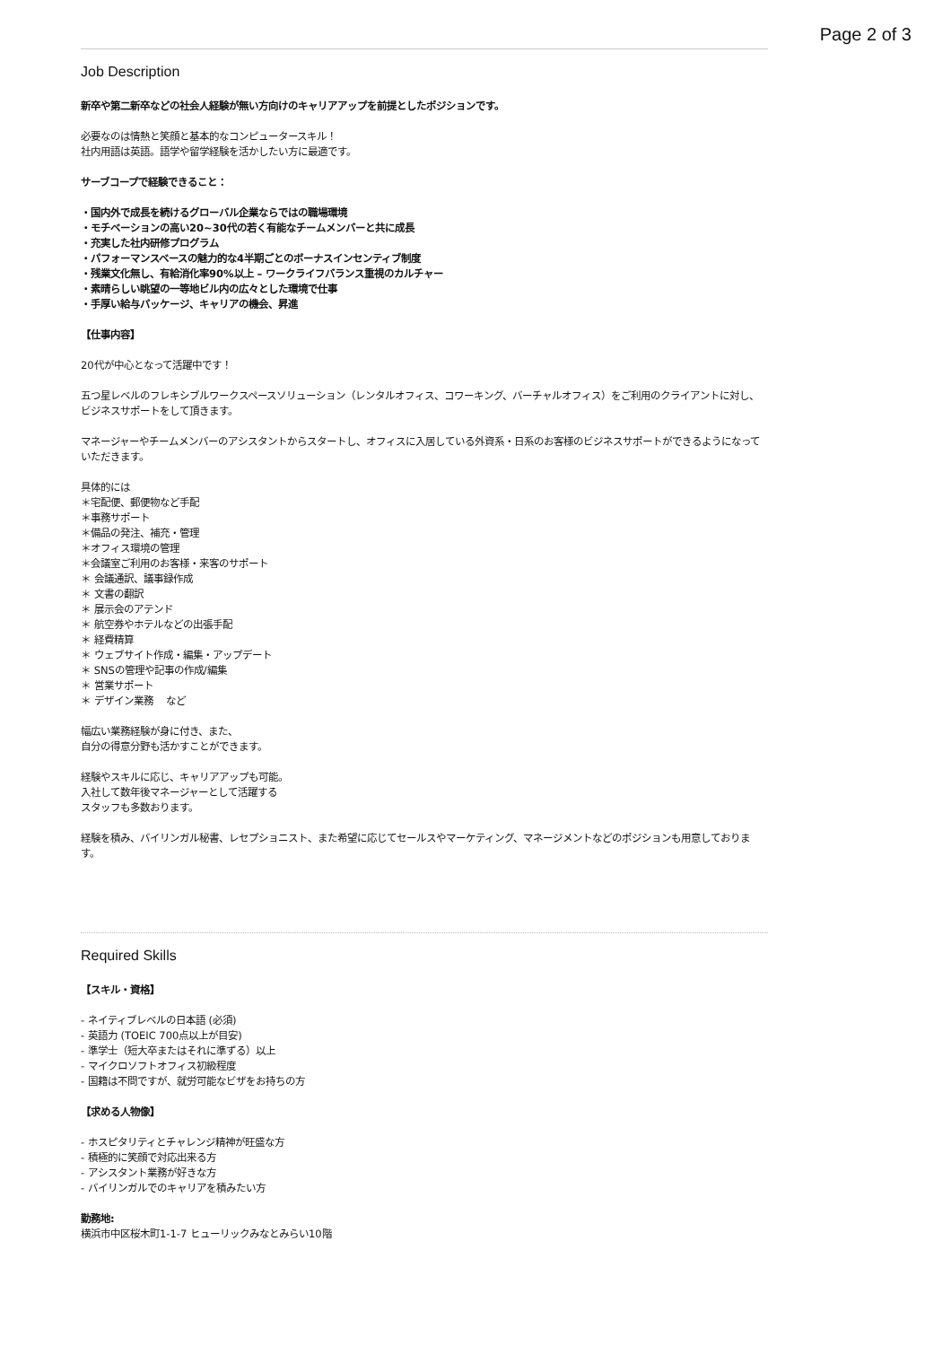Page 2 of 3
Job Description
新卒や第二新卒などの社会人経験が無い方向けのキャリアアップを前提としたポジションです。
必要なのは情熱と笑顔と基本的なコンピュータースキル！
社内用語は英語。語学や留学経験を活かしたい方に最適です。
サーブコープで経験できること：
・国内外で成長を続けるグローバル企業ならではの職場環境
・モチベーションの高い20~30代の若く有能なチームメンバーと共に成長
・充実した社内研修プログラム
・パフォーマンスベースの魅力的な4半期ごとのボーナスインセンティブ制度
・残業文化無し、有給消化率90%以上 – ワークライフバランス重視のカルチャー
・素晴らしい眺望の一等地ビル内の広々とした環境で仕事
・手厚い給与パッケージ、キャリアの機会、昇進
【仕事内容】
20代が中心となって活躍中です！
五つ星レベルのフレキシブルワークスペースソリューション（レンタルオフィス、コワーキング、バーチャルオフィス）をご利用のクライアントに対し、ビジネスサポートをして頂きます。
マネージャーやチームメンバーのアシスタントからスタートし、オフィスに入居している外資系・日系のお客様のビジネスサポートができるようになっていただきます。
具体的には
＊宅配便、郵便物など手配
＊事務サポート
＊備品の発注、補充・管理
＊オフィス環境の管理
＊会議室ご利用のお客様・来客のサポート
＊ 会議通訳、議事録作成
＊ 文書の翻訳
＊ 展示会のアテンド
＊ 航空券やホテルなどの出張手配
＊ 経費精算
＊ ウェブサイト作成・編集・アップデート
＊ SNSの管理や記事の作成/編集
＊ 営業サポート
＊ デザイン業務　 など
幅広い業務経験が身に付き、また、
自分の得意分野も活かすことができます。
経験やスキルに応じ、キャリアアップも可能。
入社して数年後マネージャーとして活躍する
スタッフも多数おります。
経験を積み、バイリンガル秘書、レセプショニスト、また希望に応じてセールスやマーケティング、マネージメントなどのポジションも用意しております。
Required Skills
【スキル・資格】
- ネイティブレベルの日本語 (必須)
- 英語力 (TOEIC 700点以上が目安)
- 準学士（短大卒またはそれに準ずる）以上
- マイクロソフトオフィス初級程度
- 国籍は不問ですが、就労可能なビザをお持ちの方
【求める人物像】
- ホスピタリティとチャレンジ精神が旺盛な方
- 積極的に笑顔で対応出来る方
- アシスタント業務が好きな方
- バイリンガルでのキャリアを積みたい方
勤務地:
横浜市中区桜木町1-1-7 ヒューリックみなとみらい10階